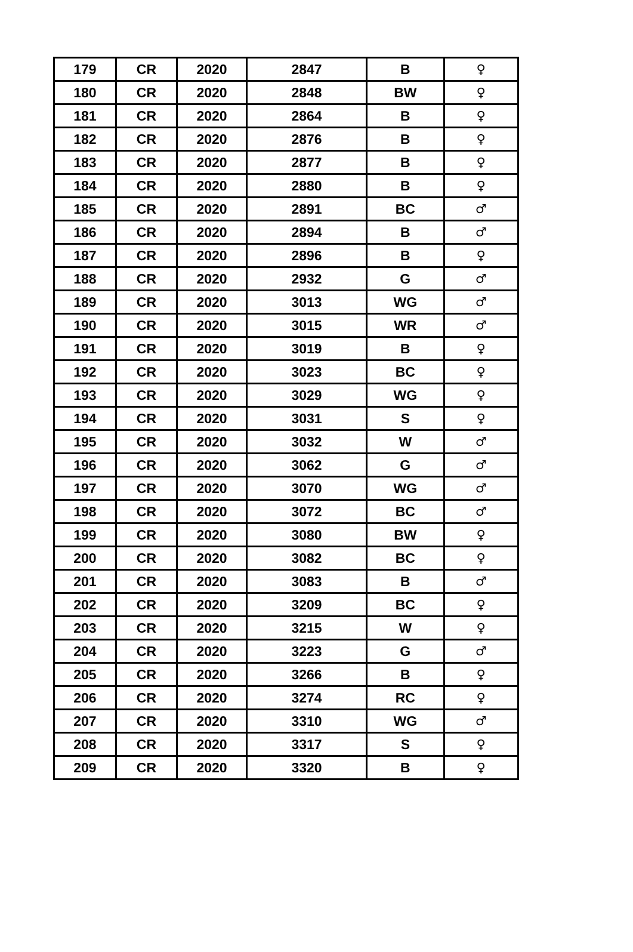| 179 | CR | 2020 | 2847 | B | ♀ |
| 180 | CR | 2020 | 2848 | BW | ♀ |
| 181 | CR | 2020 | 2864 | B | ♀ |
| 182 | CR | 2020 | 2876 | B | ♀ |
| 183 | CR | 2020 | 2877 | B | ♀ |
| 184 | CR | 2020 | 2880 | B | ♀ |
| 185 | CR | 2020 | 2891 | BC | ♂ |
| 186 | CR | 2020 | 2894 | B | ♂ |
| 187 | CR | 2020 | 2896 | B | ♀ |
| 188 | CR | 2020 | 2932 | G | ♂ |
| 189 | CR | 2020 | 3013 | WG | ♂ |
| 190 | CR | 2020 | 3015 | WR | ♂ |
| 191 | CR | 2020 | 3019 | B | ♀ |
| 192 | CR | 2020 | 3023 | BC | ♀ |
| 193 | CR | 2020 | 3029 | WG | ♀ |
| 194 | CR | 2020 | 3031 | S | ♀ |
| 195 | CR | 2020 | 3032 | W | ♂ |
| 196 | CR | 2020 | 3062 | G | ♂ |
| 197 | CR | 2020 | 3070 | WG | ♂ |
| 198 | CR | 2020 | 3072 | BC | ♂ |
| 199 | CR | 2020 | 3080 | BW | ♀ |
| 200 | CR | 2020 | 3082 | BC | ♀ |
| 201 | CR | 2020 | 3083 | B | ♂ |
| 202 | CR | 2020 | 3209 | BC | ♀ |
| 203 | CR | 2020 | 3215 | W | ♀ |
| 204 | CR | 2020 | 3223 | G | ♂ |
| 205 | CR | 2020 | 3266 | B | ♀ |
| 206 | CR | 2020 | 3274 | RC | ♀ |
| 207 | CR | 2020 | 3310 | WG | ♂ |
| 208 | CR | 2020 | 3317 | S | ♀ |
| 209 | CR | 2020 | 3320 | B | ♀ |